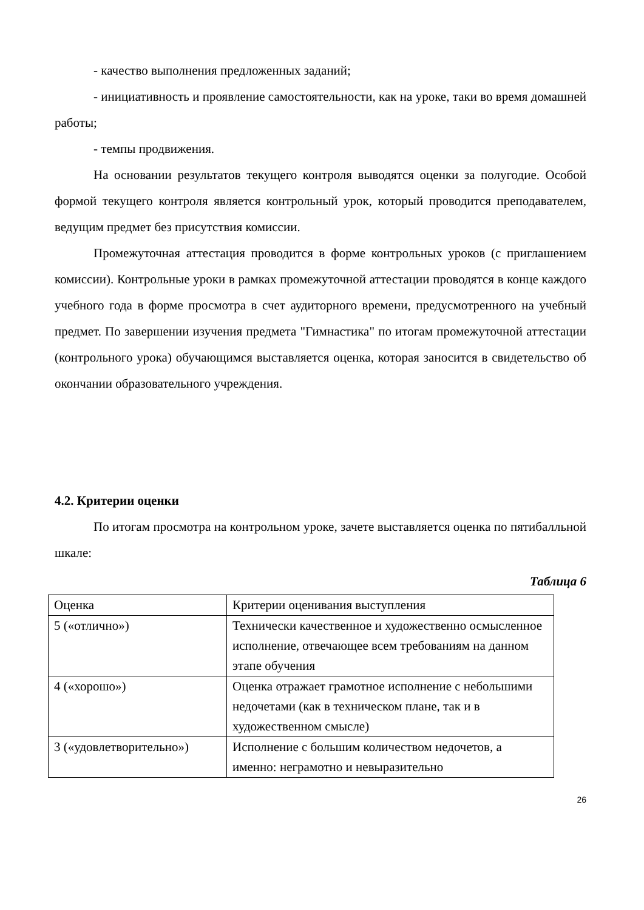- качество выполнения предложенных заданий;
- инициативность и проявление самостоятельности, как на уроке, таки во время домашней работы;
- темпы продвижения.
На основании результатов текущего контроля выводятся оценки за полугодие. Особой формой текущего контроля является контрольный урок, который проводится преподавателем, ведущим предмет без присутствия комиссии.
Промежуточная аттестация проводится в форме контрольных уроков (с приглашением комиссии). Контрольные уроки в рамках промежуточной аттестации проводятся в конце каждого учебного года в форме просмотра в счет аудиторного времени, предусмотренного на учебный предмет. По завершении изучения предмета "Гимнастика" по итогам промежуточной аттестации (контрольного урока) обучающимся выставляется оценка, которая заносится в свидетельство об окончании образовательного учреждения.
4.2. Критерии оценки
По итогам просмотра на контрольном уроке, зачете выставляется оценка по пятибалльной шкале:
Таблица 6
| Оценка | Критерии оценивания выступления |
| 5 («отлично») | Технически качественное и художественно осмысленное исполнение, отвечающее всем требованиям на данном этапе обучения |
| 4 («хорошо») | Оценка отражает грамотное исполнение с небольшими недочетами (как в техническом плане, так и в художественном смысле) |
| 3 («удовлетворительно») | Исполнение с большим количеством недочетов, а именно: неграмотно и невыразительно |
26